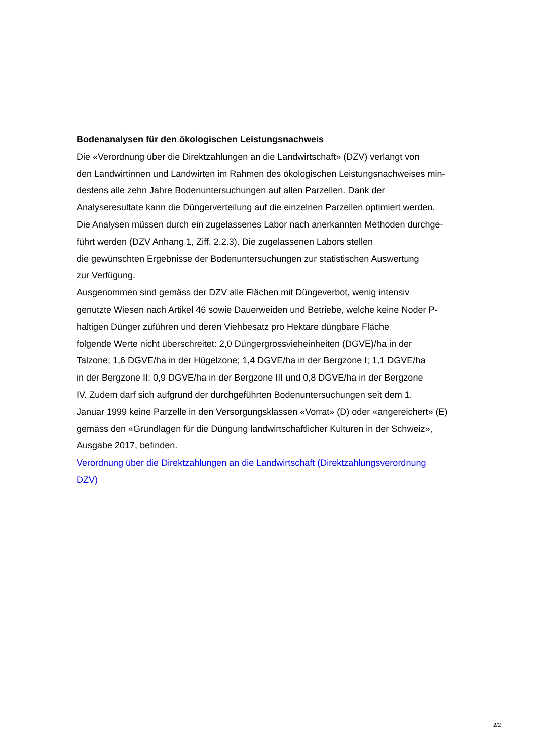Bodenanalysen für den ökologischen Leistungsnachweis
Die «Verordnung über die Direktzahlungen an die Landwirtschaft» (DZV) verlangt von
den Landwirtinnen und Landwirten im Rahmen des ökologischen Leistungsnachweises min-
destens alle zehn Jahre Bodenuntersuchungen auf allen Parzellen. Dank der
Analyseresultate kann die Düngerverteilung auf die einzelnen Parzellen optimiert werden.
Die Analysen müssen durch ein zugelassenes Labor nach anerkannten Methoden durchge-
führt werden (DZV Anhang 1, Ziff. 2.2.3). Die zugelassenen Labors stellen
die gewünschten Ergebnisse der Bodenuntersuchungen zur statistischen Auswertung
zur Verfügung.
Ausgenommen sind gemäss der DZV alle Flächen mit Düngeverbot, wenig intensiv
genutzte Wiesen nach Artikel 46 sowie Dauerweiden und Betriebe, welche keine Noder P-
haltigen Dünger zuführen und deren Viehbesatz pro Hektare düngbare Fläche
folgende Werte nicht überschreitet: 2,0 Düngergrossvieheinheiten (DGVE)/ha in der
Talzone; 1,6 DGVE/ha in der Hügelzone; 1,4 DGVE/ha in der Bergzone I; 1,1 DGVE/ha
in der Bergzone II; 0,9 DGVE/ha in der Bergzone III und 0,8 DGVE/ha in der Bergzone
IV. Zudem darf sich aufgrund der durchgeführten Bodenuntersuchungen seit dem 1.
Januar 1999 keine Parzelle in den Versorgungsklassen «Vorrat» (D) oder «angereichert» (E)
gemäss den «Grundlagen für die Düngung landwirtschaftlicher Kulturen in der Schweiz»,
Ausgabe 2017, befinden.
Verordnung über die Direktzahlungen an die Landwirtschaft (Direktzahlungsverordnung
DZV)
2/2